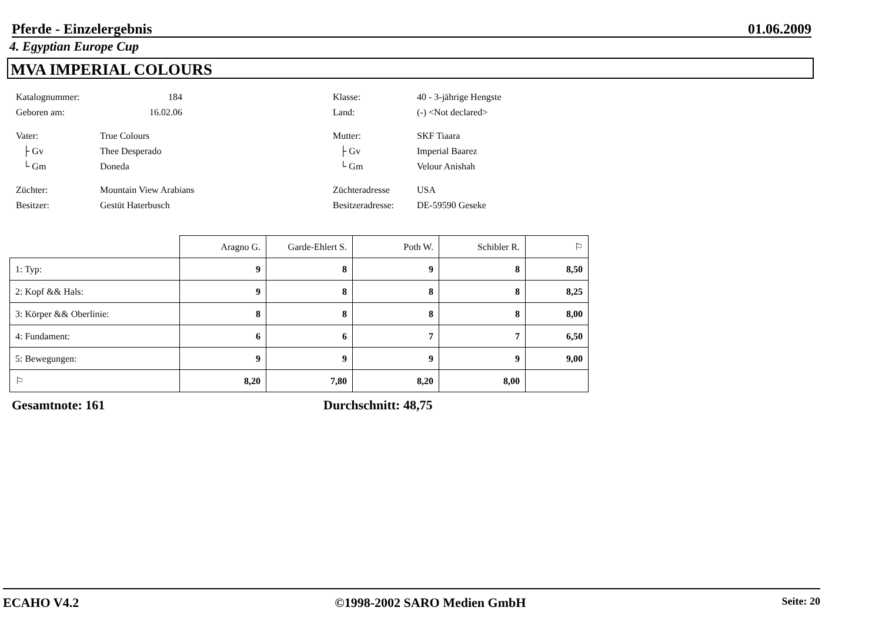Pferde - Einzelergebnis 01.06.2009
4. Egyptian Europe Cup
MVA IMPERIAL COLOURS
Katalognummer: 184 Klasse: 40 - 3-jährige Hengste
Geboren am: 16.02.06 Land: (-) <Not declared>
Vater: True Colours Mutter: SKF Tiaara
├ Gv Thee Desperado ├ Gv Imperial Baarez
└ Gm Doneda └ Gm Velour Anishah
Züchter: Mountain View Arabians Züchteradresse USA
Besitzer: Gestüt Haterbusch Besitzeradresse: DE-59590 Geseke
| | Aragno G. | Garde-Ehlert S. | Poth W. | Schibler R. | ⚐ |
| 1: Typ: | 9 | 8 | 9 | 8 | 8,50 |
| 2: Kopf && Hals: | 9 | 8 | 8 | 8 | 8,25 |
| 3: Körper && Oberlinie: | 8 | 8 | 8 | 8 | 8,00 |
| 4: Fundament: | 6 | 6 | 7 | 7 | 6,50 |
| 5: Bewegungen: | 9 | 9 | 9 | 9 | 9,00 |
| ⚐ | 8,20 | 7,80 | 8,20 | 8,00 | |
Gesamtnote: 161 Durchschnitt: 48,75
ECAHO V4.2 ©1998-2002 SARO Medien GmbH Seite: 20